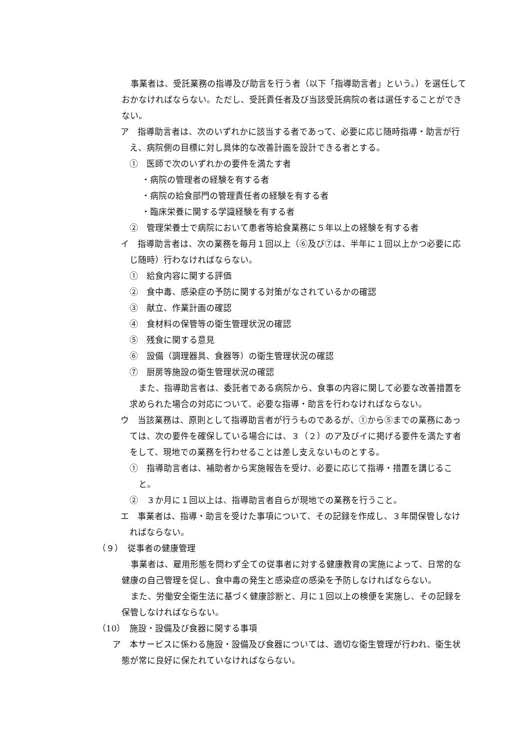事業者は、受託業務の指導及び助言を行う者（以下「指導助言者」という。）を選任しておかなければならない。ただし、受託責任者及び当該受託病院の者は選任することができない。
ア　指導助言者は、次のいずれかに該当する者であって、必要に応じ随時指導・助言が行え、病院側の目標に対し具体的な改善計画を設計できる者とする。
①　医師で次のいずれかの要件を満たす者
・病院の管理者の経験を有する者
・病院の給食部門の管理責任者の経験を有する者
・臨床栄養に関する学識経験を有する者
②　管理栄養士で病院において患者等給食業務に５年以上の経験を有する者
イ　指導助言者は、次の業務を毎月１回以上（⑥及び⑦は、半年に１回以上かつ必要に応じ随時）行わなければならない。
①　給食内容に関する評価
②　食中毒、感染症の予防に関する対策がなされているかの確認
③　献立、作業計画の確認
④　食材料の保管等の衛生管理状況の確認
⑤　残食に関する意見
⑥　設備（調理器具、食器等）の衛生管理状況の確認
⑦　厨房等施設の衛生管理状況の確認
また、指導助言者は、委託者である病院から、食事の内容に関して必要な改善措置を求められた場合の対応について、必要な指導・助言を行わなければならない。
ウ　当該業務は、原則として指導助言者が行うものであるが、①から⑤までの業務にあっては、次の要件を確保している場合には、３（２）のア及びイに掲げる要件を満たす者をして、現地での業務を行わせることは差し支えないものとする。
①　指導助言者は、補助者から実施報告を受け、必要に応じて指導・措置を講じること。
②　３か月に１回以上は、指導助言者自らが現地での業務を行うこと。
エ　事業者は、指導・助言を受けた事項について、その記録を作成し、３年間保管しなければならない。
（９）　従事者の健康管理
事業者は、雇用形態を問わず全ての従事者に対する健康教育の実施によって、日常的な健康の自己管理を促し、食中毒の発生と感染症の感染を予防しなければならない。
また、労働安全衛生法に基づく健康診断と、月に１回以上の検便を実施し、その記録を保管しなければならない。
（10）　施設・設備及び食器に関する事項
ア　本サービスに係わる施設・設備及び食器については、適切な衛生管理が行われ、衛生状態が常に良好に保たれていなければならない。